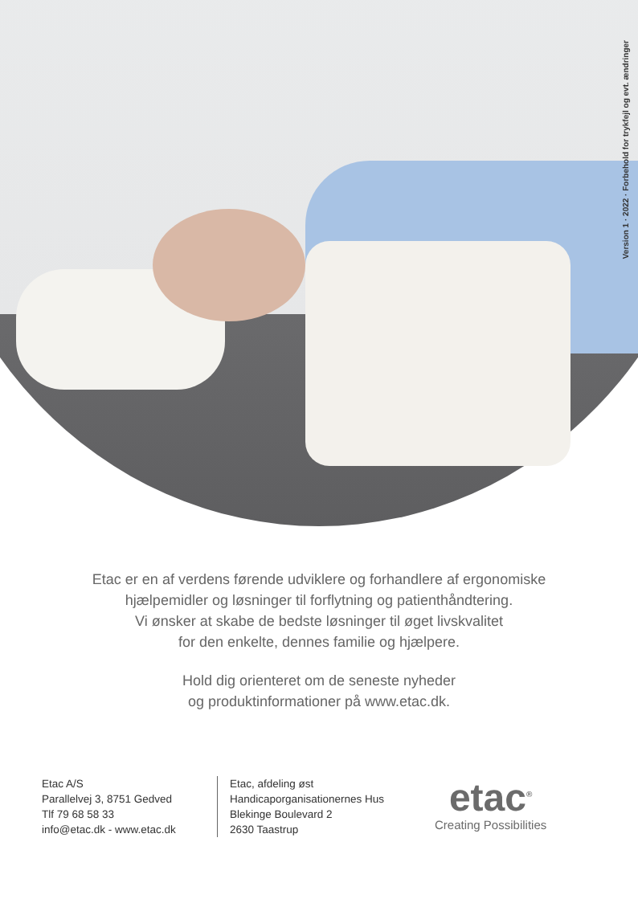Version 1 · 2022 · Forbehold for trykfejl og evt. ændringer
Etac er en af verdens førende udviklere og forhandlere af ergonomiske
hjælpemidler og løsninger til forflytning og patienthåndtering.
Vi ønsker at skabe de bedste løsninger til øget livskvalitet
for den enkelte, dennes familie og hjælpere.
Hold dig orienteret om de seneste nyheder
og produktinformationer på www.etac.dk.
Etac A/S
Parallelvej 3, 8751 Gedved
Tlf 79 68 58 33
info@etac.dk - www.etac.dk
Etac, afdeling øst
Handicaporganisationernes Hus
Blekinge Boulevard 2
2630 Taastrup
etac<sup>®</sup>
Creating Possibilities